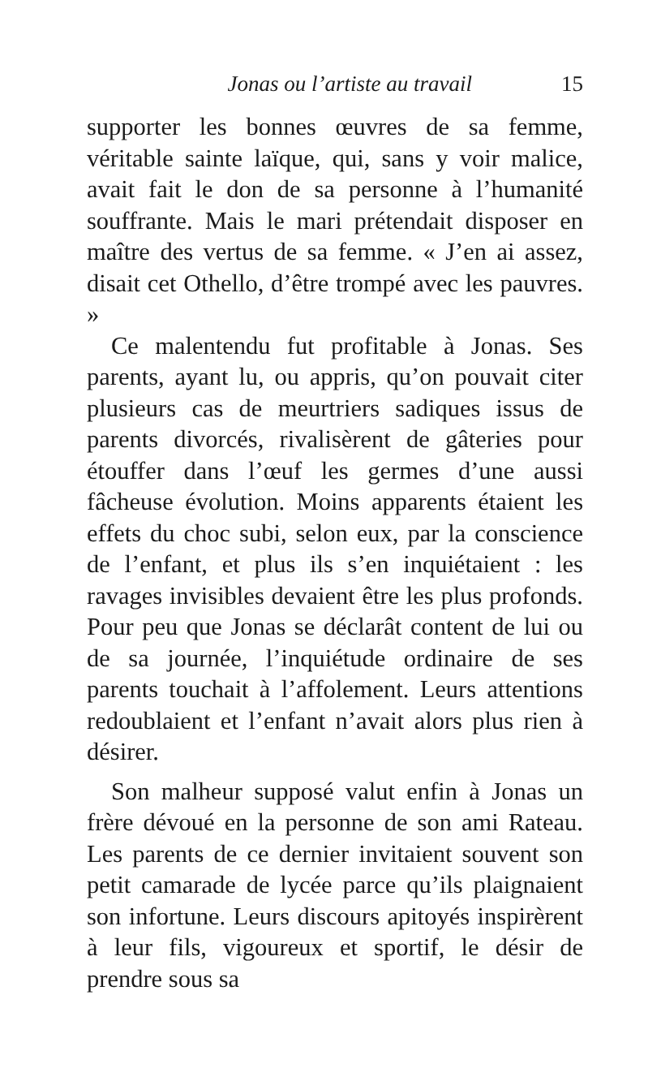Jonas ou l’artiste au travail 15
supporter les bonnes œuvres de sa femme, véritable sainte laïque, qui, sans y voir malice, avait fait le don de sa personne à l’humanité souffrante. Mais le mari prétendait disposer en maître des vertus de sa femme. « J’en ai assez, disait cet Othello, d’être trompé avec les pauvres. »
Ce malentendu fut profitable à Jonas. Ses parents, ayant lu, ou appris, qu’on pouvait citer plusieurs cas de meurtriers sadiques issus de parents divorcés, rivalisèrent de gâteries pour étouffer dans l’œuf les germes d’une aussi fâcheuse évolution. Moins apparents étaient les effets du choc subi, selon eux, par la conscience de l’enfant, et plus ils s’en inquiétaient : les ravages invisibles devaient être les plus profonds. Pour peu que Jonas se déclarât content de lui ou de sa journée, l’inquiétude ordinaire de ses parents touchait à l’affolement. Leurs attentions redoublaient et l’enfant n’avait alors plus rien à désirer.
Son malheur supposé valut enfin à Jonas un frère dévoué en la personne de son ami Rateau. Les parents de ce dernier invitaient souvent son petit camarade de lycée parce qu’ils plaignaient son infortune. Leurs discours apitoyés inspirèrent à leur fils, vigoureux et sportif, le désir de prendre sous sa